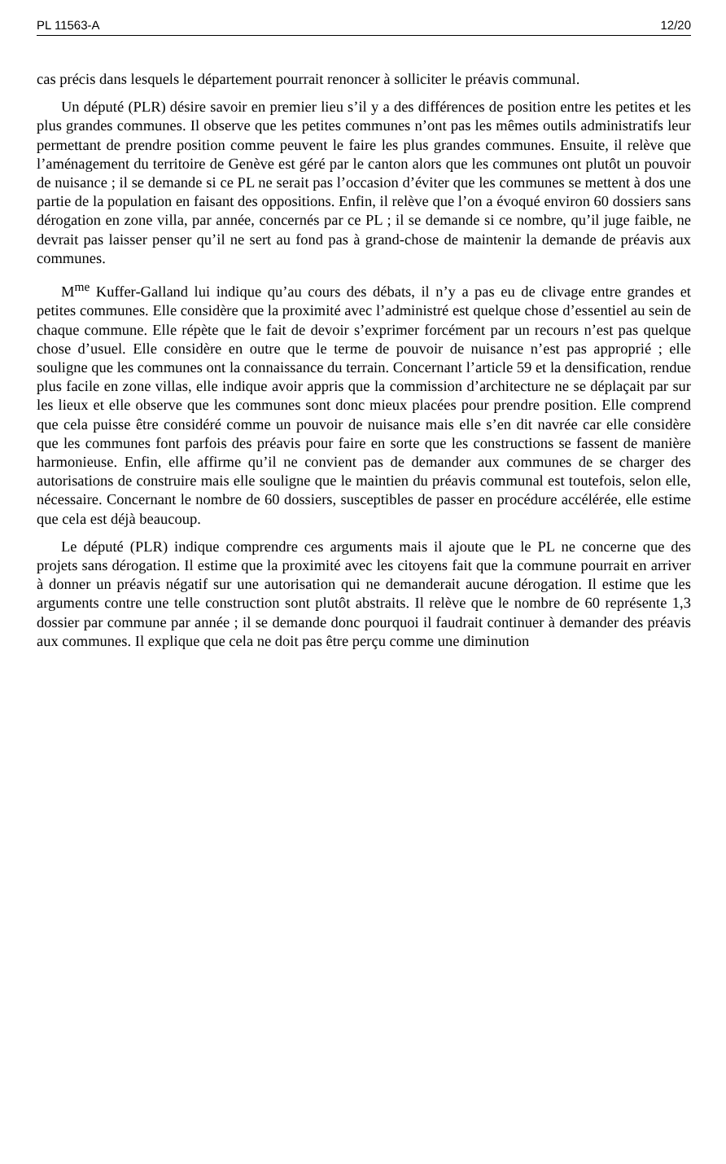PL 11563-A 12/20
cas précis dans lesquels le département pourrait renoncer à solliciter le préavis communal.
Un député (PLR) désire savoir en premier lieu s’il y a des différences de position entre les petites et les plus grandes communes. Il observe que les petites communes n’ont pas les mêmes outils administratifs leur permettant de prendre position comme peuvent le faire les plus grandes communes. Ensuite, il relève que l’aménagement du territoire de Genève est géré par le canton alors que les communes ont plutôt un pouvoir de nuisance ; il se demande si ce PL ne serait pas l’occasion d’éviter que les communes se mettent à dos une partie de la population en faisant des oppositions. Enfin, il relève que l’on a évoqué environ 60 dossiers sans dérogation en zone villa, par année, concernés par ce PL ; il se demande si ce nombre, qu’il juge faible, ne devrait pas laisser penser qu’il ne sert au fond pas à grand-chose de maintenir la demande de préavis aux communes.
M<sup>me</sup> Kuffer-Galland lui indique qu’au cours des débats, il n’y a pas eu de clivage entre grandes et petites communes. Elle considère que la proximité avec l’administré est quelque chose d’essentiel au sein de chaque commune. Elle répète que le fait de devoir s’exprimer forcément par un recours n’est pas quelque chose d’usuel. Elle considère en outre que le terme de pouvoir de nuisance n’est pas approprié ; elle souligne que les communes ont la connaissance du terrain. Concernant l’article 59 et la densification, rendue plus facile en zone villas, elle indique avoir appris que la commission d’architecture ne se déplaçait par sur les lieux et elle observe que les communes sont donc mieux placées pour prendre position. Elle comprend que cela puisse être considéré comme un pouvoir de nuisance mais elle s’en dit navrée car elle considère que les communes font parfois des préavis pour faire en sorte que les constructions se fassent de manière harmonieuse. Enfin, elle affirme qu’il ne convient pas de demander aux communes de se charger des autorisations de construire mais elle souligne que le maintien du préavis communal est toutefois, selon elle, nécessaire. Concernant le nombre de 60 dossiers, susceptibles de passer en procédure accélérée, elle estime que cela est déjà beaucoup.
Le député (PLR) indique comprendre ces arguments mais il ajoute que le PL ne concerne que des projets sans dérogation. Il estime que la proximité avec les citoyens fait que la commune pourrait en arriver à donner un préavis négatif sur une autorisation qui ne demanderait aucune dérogation. Il estime que les arguments contre une telle construction sont plutôt abstraits. Il relève que le nombre de 60 représente 1,3 dossier par commune par année ; il se demande donc pourquoi il faudrait continuer à demander des préavis aux communes. Il explique que cela ne doit pas être perçu comme une diminution